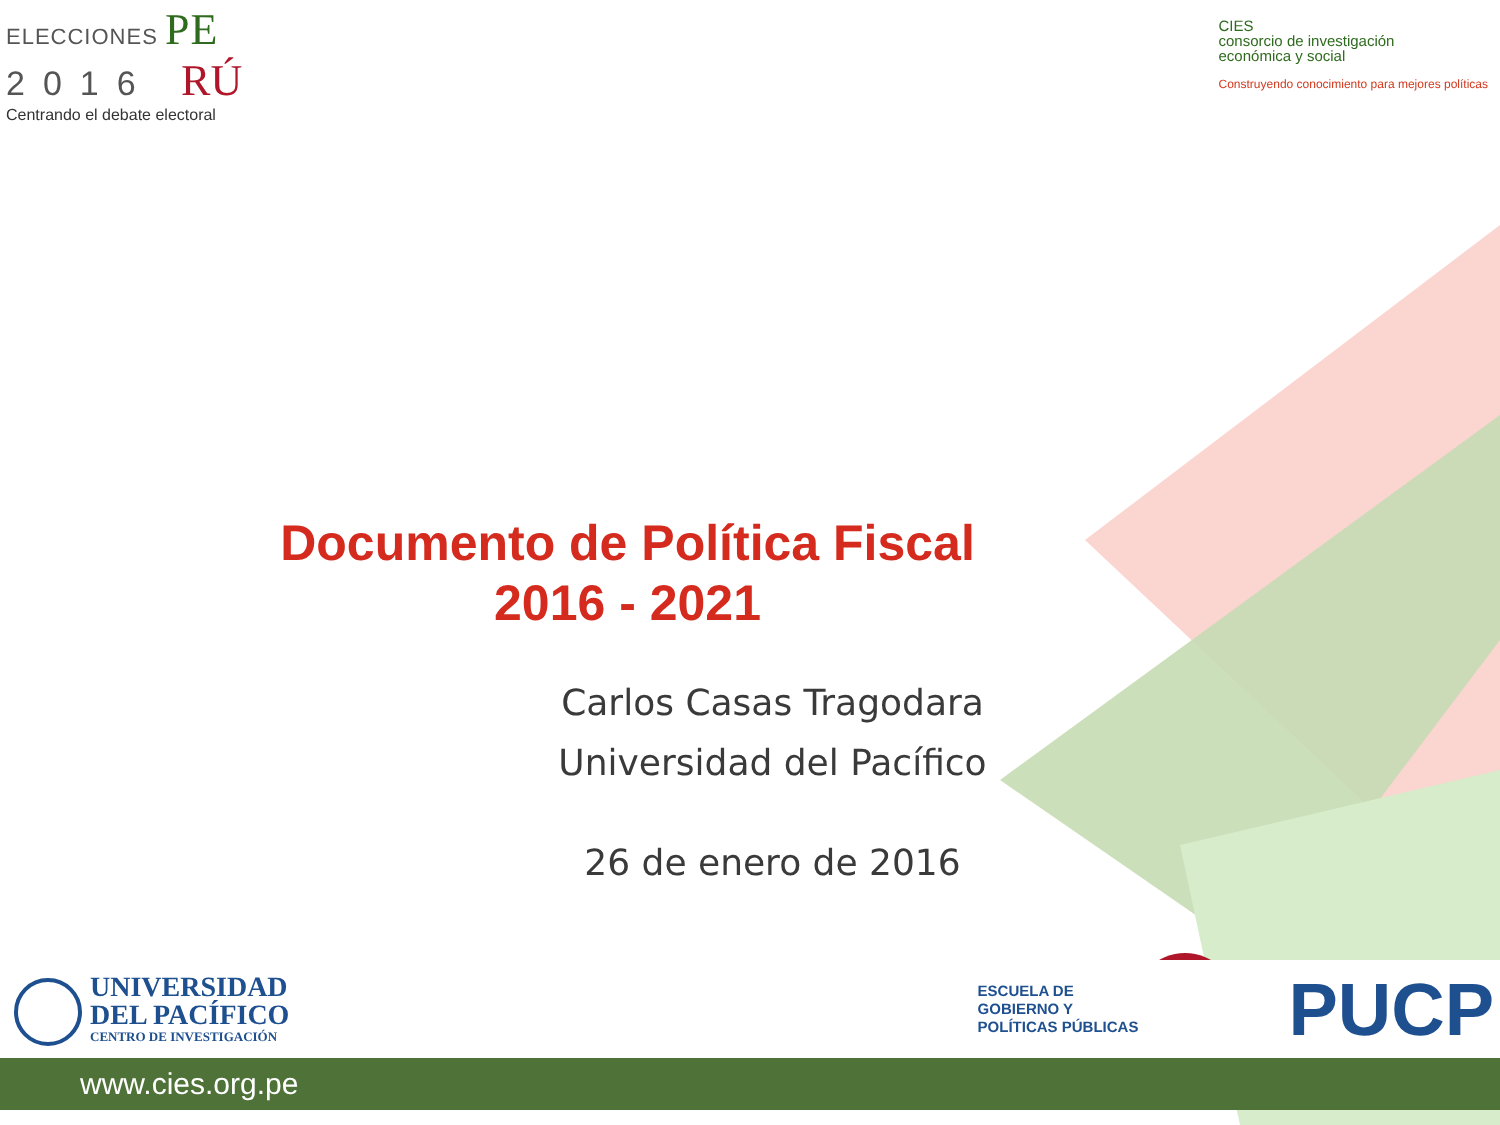ELECCIONES PE
2016 RÚ
Centrando el debate electoral
CIES
consorcio de investigación
económica y social
Construyendo conocimiento para mejores políticas
Documento de Política Fiscal
2016 - 2021
Carlos Casas Tragodara
Universidad del Pacífico
26 de enero de 2016
UNIVERSIDAD
DEL PACÍFICO
CENTRO DE INVESTIGACIÓN
ESCUELA DE
GOBIERNO Y
POLÍTICAS PÚBLICAS
PUCP
www.cies.org.pe